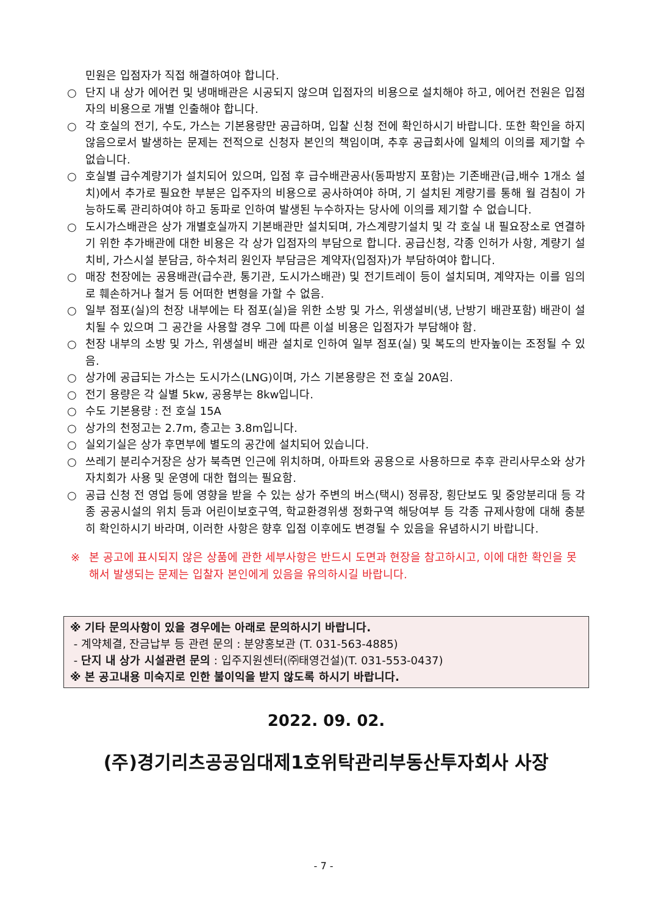민원은 입점자가 직접 해결하여야 합니다.
○ 단지 내 상가 에어컨 및 냉매배관은 시공되지 않으며 입점자의 비용으로 설치해야 하고, 에어컨 전원은 입점자의 비용으로 개별 인출해야 합니다.
○ 각 호실의 전기, 수도, 가스는 기본용량만 공급하며, 입찰 신청 전에 확인하시기 바랍니다. 또한 확인을 하지 않음으로서 발생하는 문제는 전적으로 신청자 본인의 책임이며, 추후 공급회사에 일체의 이의를 제기할 수 없습니다.
○ 호실별 급수계량기가 설치되어 있으며, 입점 후 급수배관공사(동파방지 포함)는 기존배관(급,배수 1개소 설치)에서 추가로 필요한 부분은 입주자의 비용으로 공사하여야 하며, 기 설치된 계량기를 통해 월 검침이 가능하도록 관리하여야 하고 동파로 인하여 발생된 누수하자는 당사에 이의를 제기할 수 없습니다.
○ 도시가스배관은 상가 개별호실까지 기본배관만 설치되며, 가스계량기설치 및 각 호실 내 필요장소로 연결하기 위한 추가배관에 대한 비용은 각 상가 입점자의 부담으로 합니다. 공급신청, 각종 인허가 사항, 계량기 설치비, 가스시설 분담금, 하수처리 원인자 부담금은 계약자(입점자)가 부담하여야 합니다.
○ 매장 천장에는 공용배관(급수관, 통기관, 도시가스배관) 및 전기트레이 등이 설치되며, 계약자는 이를 임의로 훼손하거나 철거 등 어떠한 변형을 가할 수 없음.
○ 일부 점포(실)의 천장 내부에는 타 점포(실)을 위한 소방 및 가스, 위생설비(냉, 난방기 배관포함) 배관이 설치될 수 있으며 그 공간을 사용할 경우 그에 따른 이설 비용은 입점자가 부담해야 함.
○ 천장 내부의 소방 및 가스, 위생설비 배관 설치로 인하여 일부 점포(실) 및 복도의 반자높이는 조정될 수 있음.
○ 상가에 공급되는 가스는 도시가스(LNG)이며, 가스 기본용량은 전 호실 20A임.
○ 전기 용량은 각 실별 5kw, 공용부는 8kw입니다.
○ 수도 기본용량 : 전 호실 15A
○ 상가의 천정고는 2.7m, 층고는 3.8m입니다.
○ 실외기실은 상가 후면부에 별도의 공간에 설치되어 있습니다.
○ 쓰레기 분리수거장은 상가 북측면 인근에 위치하며, 아파트와 공용으로 사용하므로 추후 관리사무소와 상가 자치회가 사용 및 운영에 대한 협의는 필요함.
○ 공급 신청 전 영업 등에 영향을 받을 수 있는 상가 주변의 버스(택시) 정류장, 횡단보도 및 중앙분리대 등 각종 공공시설의 위치 등과 어린이보호구역, 학교환경위생 정화구역 해당여부 등 각종 규제사항에 대해 충분히 확인하시기 바라며, 이러한 사항은 향후 입점 이후에도 변경될 수 있음을 유념하시기 바랍니다.
※ 본 공고에 표시되지 않은 상품에 관한 세부사항은 반드시 도면과 현장을 참고하시고, 이에 대한 확인을 못해서 발생되는 문제는 입찰자 본인에게 있음을 유의하시길 바랍니다.
※ 기타 문의사항이 있을 경우에는 아래로 문의하시기 바랍니다.
- 계약체결, 잔금납부 등 관련 문의 : 분양홍보관 (T. 031-563-4885)
- 단지 내 상가 시설관련 문의 : 입주지원센터(㈜태영건설)(T. 031-553-0437)
※ 본 공고내용 미숙지로 인한 불이익을 받지 않도록 하시기 바랍니다.
2022. 09. 02.
(주)경기리츠공공임대제1호위탁관리부동산투자회사 사장
- 7 -